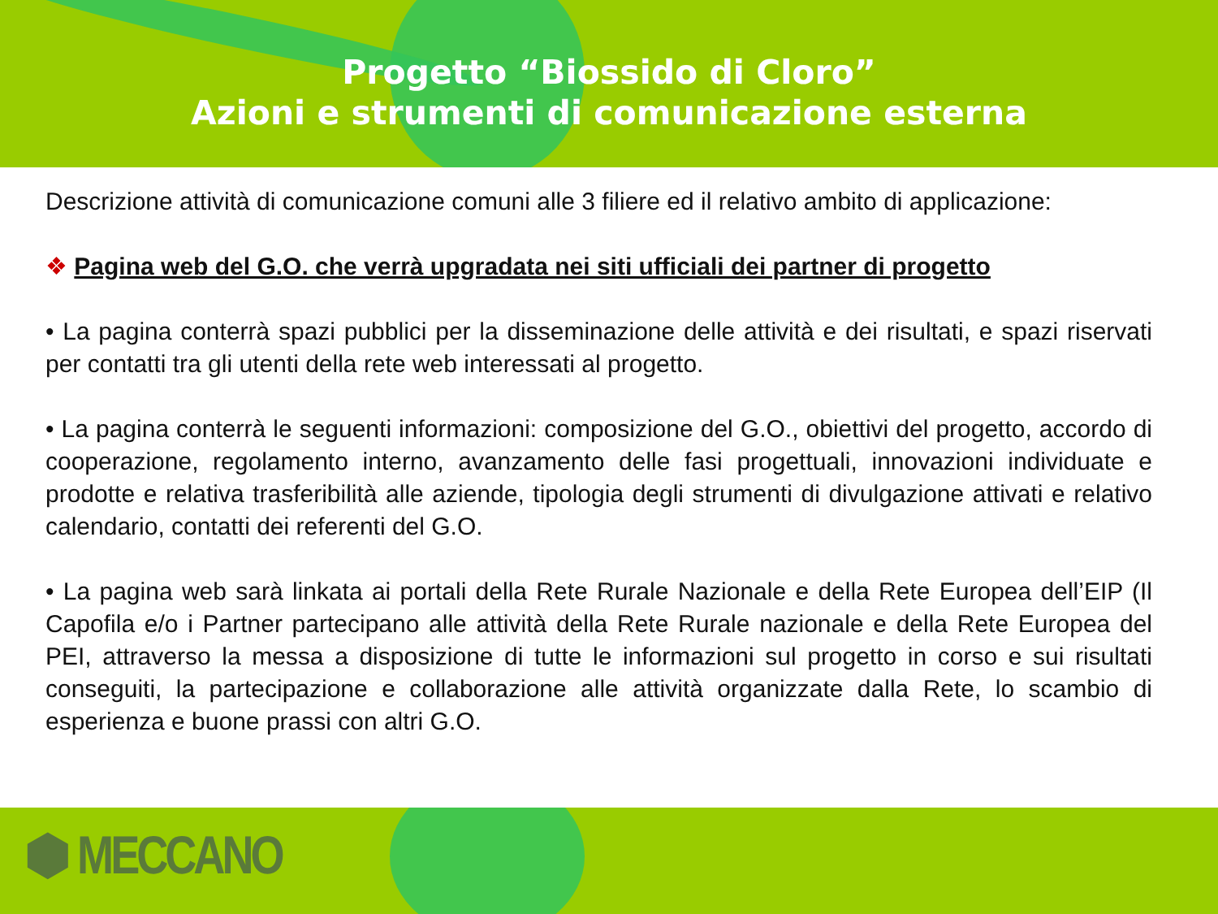Progetto “Biossido di Cloro”
Azioni e strumenti di comunicazione esterna
Descrizione attività di comunicazione comuni alle 3 filiere ed il relativo ambito di applicazione:
❖ Pagina web del G.O. che verrà upgradata nei siti ufficiali dei partner di progetto
• La pagina conterrà spazi pubblici per la disseminazione delle attività e dei risultati, e spazi riservati per contatti tra gli utenti della rete web interessati al progetto.
• La pagina conterrà le seguenti informazioni: composizione del G.O., obiettivi del progetto, accordo di cooperazione, regolamento interno, avanzamento delle fasi progettuali, innovazioni individuate e prodotte e relativa trasferibilità alle aziende, tipologia degli strumenti di divulgazione attivati e relativo calendario, contatti dei referenti del G.O.
• La pagina web sarà linkata ai portali della Rete Rurale Nazionale e della Rete Europea dell’EIP (Il Capofila e/o i Partner partecipano alle attività della Rete Rurale nazionale e della Rete Europea del PEI, attraverso la messa a disposizione di tutte le informazioni sul progetto in corso e sui risultati conseguiti, la partecipazione e collaborazione alle attività organizzate dalla Rete, lo scambio di esperienza e buone prassi con altri G.O.
⬢ MECCANO